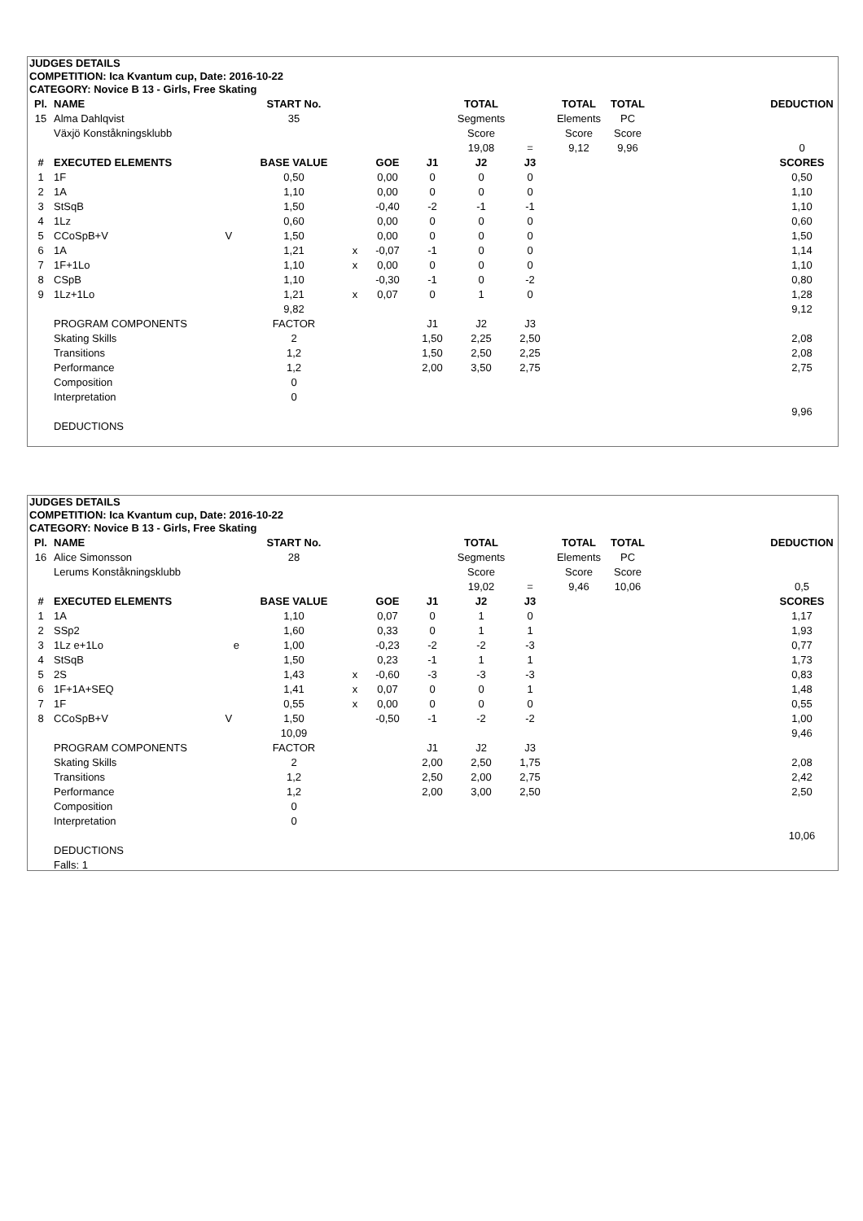JUDGES DETAILS
COMPETITION: Ica Kvantum cup, Date: 2016-10-22
CATEGORY: Novice B 13 - Girls, Free Skating
| Pl. | NAME | START No. | | | | TOTAL | | TOTAL | TOTAL | | DEDUCTION |
| 15 | Alma Dahlqvist | 35 | | | | Segments | | Elements | PC | | |
| | Växjö Konståkningsklubb | | | | | Score | | Score | Score | | |
| | | | | | | 19,08 | = | 9,12 | 9,96 | | 0 |
| # | EXECUTED ELEMENTS | BASE VALUE | | GOE | J1 | J2 | J3 | | | | SCORES |
| 1 | 1F | 0,50 | | 0,00 | 0 | 0 | 0 | | | | 0,50 |
| 2 | 1A | 1,10 | | 0,00 | 0 | 0 | 0 | | | | 1,10 |
| 3 | StSqB | 1,50 | | -0,40 | -2 | -1 | -1 | | | | 1,10 |
| 4 | 1Lz | 0,60 | | 0,00 | 0 | 0 | 0 | | | | 0,60 |
| 5 | CCoSpB+V V | 1,50 | | 0,00 | 0 | 0 | 0 | | | | 1,50 |
| 6 | 1A | 1,21 | x | -0,07 | -1 | 0 | 0 | | | | 1,14 |
| 7 | 1F+1Lo | 1,10 | x | 0,00 | 0 | 0 | 0 | | | | 1,10 |
| 8 | CSpB | 1,10 | | -0,30 | -1 | 0 | -2 | | | | 0,80 |
| 9 | 1Lz+1Lo | 1,21 | x | 0,07 | 0 | 1 | 0 | | | | 1,28 |
| | | 9,82 | | | | | | | | | 9,12 |
| | PROGRAM COMPONENTS | FACTOR | | | J1 | J2 | J3 | | | | |
| | Skating Skills | 2 | | | 1,50 | 2,25 | 2,50 | | | | 2,08 |
| | Transitions | 1,2 | | | 1,50 | 2,50 | 2,25 | | | | 2,08 |
| | Performance | 1,2 | | | 2,00 | 3,50 | 2,75 | | | | 2,75 |
| | Composition | 0 | | | | | | | | | |
| | Interpretation | 0 | | | | | | | | | |
| | | | | | | | | | | | 9,96 |
| | DEDUCTIONS | | | | | | | | | | |
JUDGES DETAILS
COMPETITION: Ica Kvantum cup, Date: 2016-10-22
CATEGORY: Novice B 13 - Girls, Free Skating
| Pl. | NAME | START No. | | | | TOTAL | | TOTAL | TOTAL | | DEDUCTION |
| 16 | Alice Simonsson | 28 | | | | Segments | | Elements | PC | | |
| | Lerums Konståkningsklubb | | | | | Score | | Score | Score | | |
| | | | | | | 19,02 | = | 9,46 | 10,06 | | 0,5 |
| # | EXECUTED ELEMENTS | BASE VALUE | | GOE | J1 | J2 | J3 | | | | SCORES |
| 1 | 1A | 1,10 | | 0,07 | 0 | 1 | 0 | | | | 1,17 |
| 2 | SSp2 | 1,60 | | 0,33 | 0 | 1 | 1 | | | | 1,93 |
| 3 | 1Lz e+1Lo e | 1,00 | | -0,23 | -2 | -2 | -3 | | | | 0,77 |
| 4 | StSqB | 1,50 | | 0,23 | -1 | 1 | 1 | | | | 1,73 |
| 5 | 2S | 1,43 | x | -0,60 | -3 | -3 | -3 | | | | 0,83 |
| 6 | 1F+1A+SEQ | 1,41 | x | 0,07 | 0 | 0 | 1 | | | | 1,48 |
| 7 | 1F | 0,55 | x | 0,00 | 0 | 0 | 0 | | | | 0,55 |
| 8 | CCoSpB+V V | 1,50 | | -0,50 | -1 | -2 | -2 | | | | 1,00 |
| | | 10,09 | | | | | | | | | 9,46 |
| | PROGRAM COMPONENTS | FACTOR | | | J1 | J2 | J3 | | | | |
| | Skating Skills | 2 | | | 2,00 | 2,50 | 1,75 | | | | 2,08 |
| | Transitions | 1,2 | | | 2,50 | 2,00 | 2,75 | | | | 2,42 |
| | Performance | 1,2 | | | 2,00 | 3,00 | 2,50 | | | | 2,50 |
| | Composition | 0 | | | | | | | | | |
| | Interpretation | 0 | | | | | | | | | |
| | | | | | | | | | | | 10,06 |
| | DEDUCTIONS | | | | | | | | | | |
| | Falls: 1 | | | | | | | | | | |